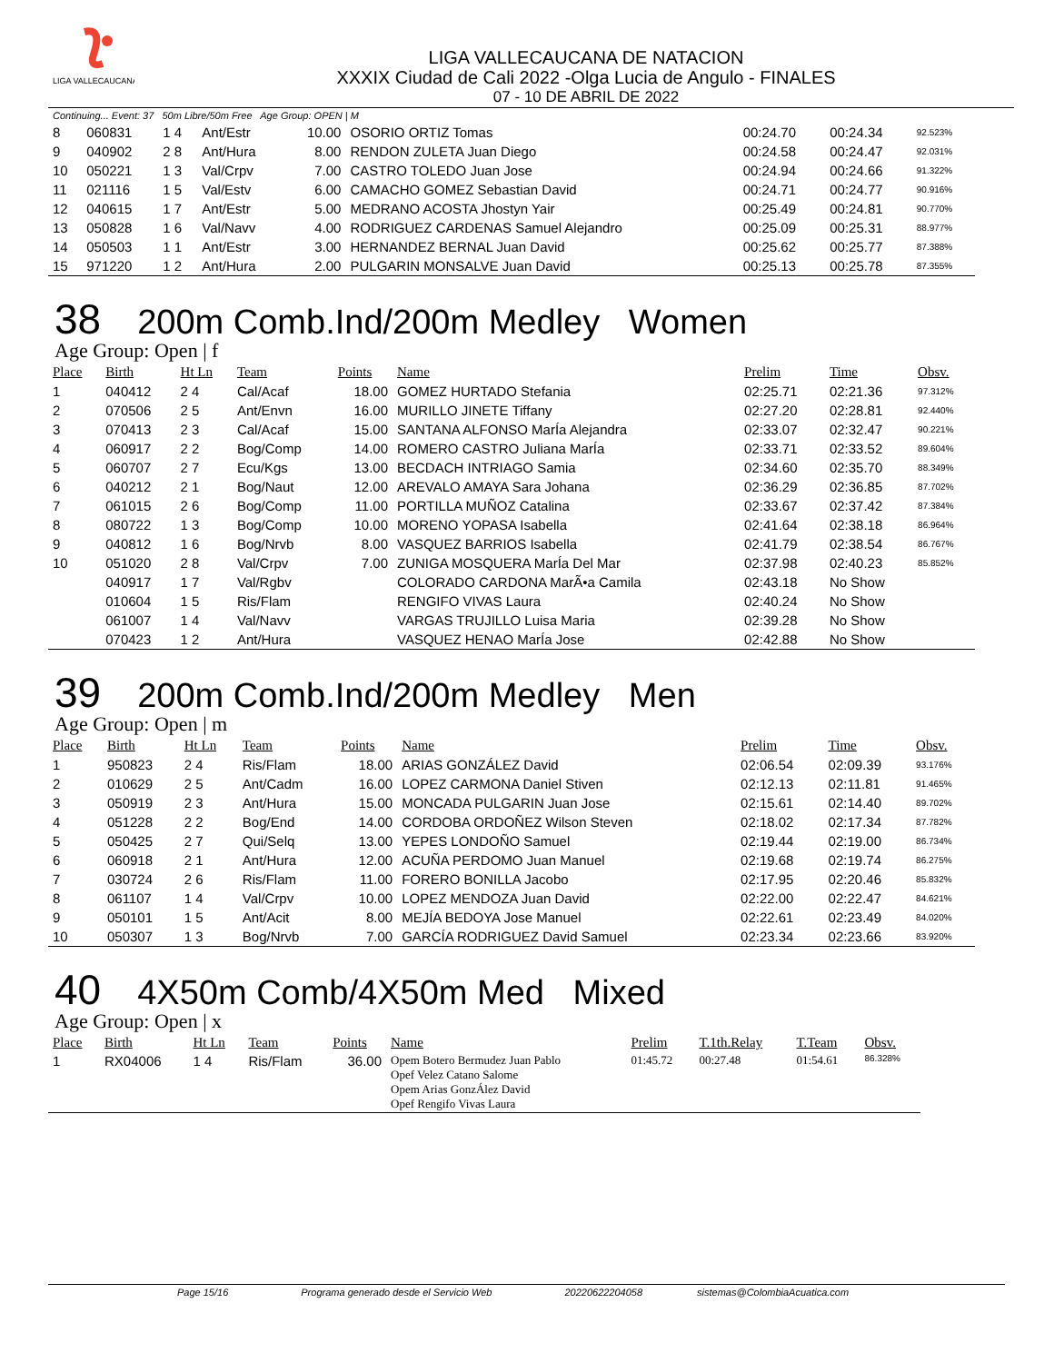LIGA VALLECAUCANA
LIGA VALLECAUCANA DE NATACION
XXXIX Ciudad de Cali 2022 -Olga Lucia de Angulo - FINALES
07 - 10 DE ABRIL DE 2022
Continuing... Event: 37 50m Libre/50m Free Age Group: OPEN | M
| 8 | 060831 | 1 4 | Ant/Estr | 10.00 | OSORIO ORTIZ Tomas | 00:24.70 | 00:24.34 | 92.523% |
| 9 | 040902 | 2 8 | Ant/Hura | 8.00 | RENDON ZULETA Juan Diego | 00:24.58 | 00:24.47 | 92.031% |
| 10 | 050221 | 1 3 | Val/Crpv | 7.00 | CASTRO TOLEDO Juan Jose | 00:24.94 | 00:24.66 | 91.322% |
| 11 | 021116 | 1 5 | Val/Estv | 6.00 | CAMACHO GOMEZ Sebastian David | 00:24.71 | 00:24.77 | 90.916% |
| 12 | 040615 | 1 7 | Ant/Estr | 5.00 | MEDRANO ACOSTA Jhostyn Yair | 00:25.49 | 00:24.81 | 90.770% |
| 13 | 050828 | 1 6 | Val/Navv | 4.00 | RODRIGUEZ CARDENAS Samuel Alejandro | 00:25.09 | 00:25.31 | 88.977% |
| 14 | 050503 | 1 1 | Ant/Estr | 3.00 | HERNANDEZ BERNAL Juan David | 00:25.62 | 00:25.77 | 87.388% |
| 15 | 971220 | 1 2 | Ant/Hura | 2.00 | PULGARIN MONSALVE Juan David | 00:25.13 | 00:25.78 | 87.355% |
38 200m Comb.Ind/200m Medley Women
Age Group: Open | f
| Place | Birth | Ht Ln | Team | Points | Name | Prelim | Time | Obsv. |
| --- | --- | --- | --- | --- | --- | --- | --- | --- |
| 1 | 040412 | 2 4 | Cal/Acaf | 18.00 | GOMEZ HURTADO Stefania | 02:25.71 | 02:21.36 | 97.312% |
| 2 | 070506 | 2 5 | Ant/Envn | 16.00 | MURILLO JINETE Tiffany | 02:27.20 | 02:28.81 | 92.440% |
| 3 | 070413 | 2 3 | Cal/Acaf | 15.00 | SANTANA ALFONSO MarÍa Alejandra | 02:33.07 | 02:32.47 | 90.221% |
| 4 | 060917 | 2 2 | Bog/Comp | 14.00 | ROMERO CASTRO Juliana MarÍa | 02:33.71 | 02:33.52 | 89.604% |
| 5 | 060707 | 2 7 | Ecu/Kgs | 13.00 | BECDACH INTRIAGO Samia | 02:34.60 | 02:35.70 | 88.349% |
| 6 | 040212 | 2 1 | Bog/Naut | 12.00 | AREVALO AMAYA Sara Johana | 02:36.29 | 02:36.85 | 87.702% |
| 7 | 061015 | 2 6 | Bog/Comp | 11.00 | PORTILLA MUÑOZ Catalina | 02:33.67 | 02:37.42 | 87.384% |
| 8 | 080722 | 1 3 | Bog/Comp | 10.00 | MORENO YOPASA Isabella | 02:41.64 | 02:38.18 | 86.964% |
| 9 | 040812 | 1 6 | Bog/Nrvb | 8.00 | VASQUEZ BARRIOS Isabella | 02:41.79 | 02:38.54 | 86.767% |
| 10 | 051020 | 2 8 | Val/Crpv | 7.00 | ZUNIGA MOSQUERA MarÍa Del Mar | 02:37.98 | 02:40.23 | 85.852% |
| | 040917 | 1 7 | Val/Rgbv | | COLORADO CARDONA MarÃ•a Camila | 02:43.18 | No Show | |
| | 010604 | 1 5 | Ris/Flam | | RENGIFO VIVAS Laura | 02:40.24 | No Show | |
| | 061007 | 1 4 | Val/Navv | | VARGAS TRUJILLO Luisa Maria | 02:39.28 | No Show | |
| | 070423 | 1 2 | Ant/Hura | | VASQUEZ HENAO MarÍa Jose | 02:42.88 | No Show | |
39 200m Comb.Ind/200m Medley Men
Age Group: Open | m
| Place | Birth | Ht Ln | Team | Points | Name | Prelim | Time | Obsv. |
| --- | --- | --- | --- | --- | --- | --- | --- | --- |
| 1 | 950823 | 2 4 | Ris/Flam | 18.00 | ARIAS GONZÁLEZ David | 02:06.54 | 02:09.39 | 93.176% |
| 2 | 010629 | 2 5 | Ant/Cadm | 16.00 | LOPEZ CARMONA Daniel Stiven | 02:12.13 | 02:11.81 | 91.465% |
| 3 | 050919 | 2 3 | Ant/Hura | 15.00 | MONCADA PULGARIN Juan Jose | 02:15.61 | 02:14.40 | 89.702% |
| 4 | 051228 | 2 2 | Bog/End | 14.00 | CORDOBA ORDOÑEZ Wilson Steven | 02:18.02 | 02:17.34 | 87.782% |
| 5 | 050425 | 2 7 | Qui/Selq | 13.00 | YEPES LONDOÑO Samuel | 02:19.44 | 02:19.00 | 86.734% |
| 6 | 060918 | 2 1 | Ant/Hura | 12.00 | ACUÑA PERDOMO Juan Manuel | 02:19.68 | 02:19.74 | 86.275% |
| 7 | 030724 | 2 6 | Ris/Flam | 11.00 | FORERO BONILLA Jacobo | 02:17.95 | 02:20.46 | 85.832% |
| 8 | 061107 | 1 4 | Val/Crpv | 10.00 | LOPEZ MENDOZA Juan David | 02:22.00 | 02:22.47 | 84.621% |
| 9 | 050101 | 1 5 | Ant/Acit | 8.00 | MEJÍA BEDOYA Jose Manuel | 02:22.61 | 02:23.49 | 84.020% |
| 10 | 050307 | 1 3 | Bog/Nrvb | 7.00 | GARCÍA RODRIGUEZ David Samuel | 02:23.34 | 02:23.66 | 83.920% |
40 4X50m Comb/4X50m Med Mixed
Age Group: Open | x
| Place | Birth | Ht Ln | Team | Points | Name | Prelim | T.1th.Relay | T.Team | Obsv. |
| --- | --- | --- | --- | --- | --- | --- | --- | --- | --- |
| 1 | RX04006 | 1 4 | Ris/Flam | 36.00 | Opem Botero Bermudez Juan Pablo Opef Velez Catano Salome Opem Arias GonzÁlez David Opef Rengifo Vivas Laura | 01:45.72 | 00:27.48 | 01:54.61 | 86.328% |
Page 15/16 Programa generado desde el Servicio Web 20220622204058 sistemas@ColombiaAcuatica.com